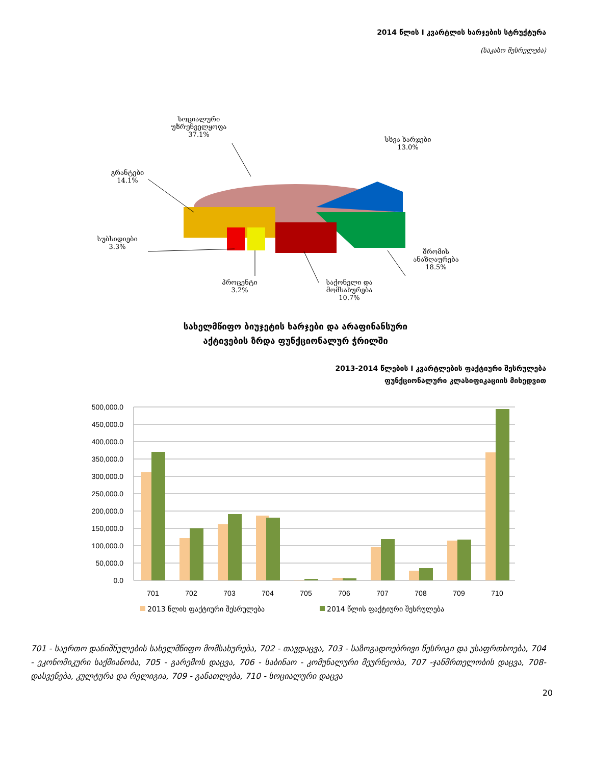2014 წლის I კვარტლის ხარჯების სტრუქტურა
(საკასო შესრულება)
სოციალური უზრუნველყოფა
37.1%
სხვა ხარჯები
13.0%
გრანტები
14.1%
სუბსიდიები
3.3%
პროცენტი
3.2%
საქონელი და მომსახურება
10.7%
შრომის ანაზღაურება
18.5%
სახელმწიფო ბიუჯეტის ხარჯები და არაფინანსური
აქტივების ზრდა ფუნქციონალურ ჭრილში
2013-2014 წლების I კვარტლების ფაქტიური შესრულება
ფუნქციონალური კლასიფიკაციის მიხედვით
500,000.0
450,000.0
400,000.0
350,000.0
300,000.0
250,000.0
200,000.0
150,000.0
100,000.0
50,000.0
0.0
701
702
703
704
705
706
707
708
709
710
2013 წლის ფაქტიური შესრულება
2014 წლის ფაქტიური შესრულება
701 - საერთო დანიშნულების სახელმწიფო მომსახურება, 702 - თავდაცვა, 703 - საზოგადოებრივი წესრიგი და უსაფრთხოება, 704 - ეკონომიკური საქმიანობა, 705 - გარემოს დაცვა, 706 - საბინაო - კომუნალური მეურნეობა, 707 -ჯანმრთელობის დაცვა, 708-დასვენება, კულტურა და რელიგია, 709 - განათლება, 710 - სოციალური დაცვა
20